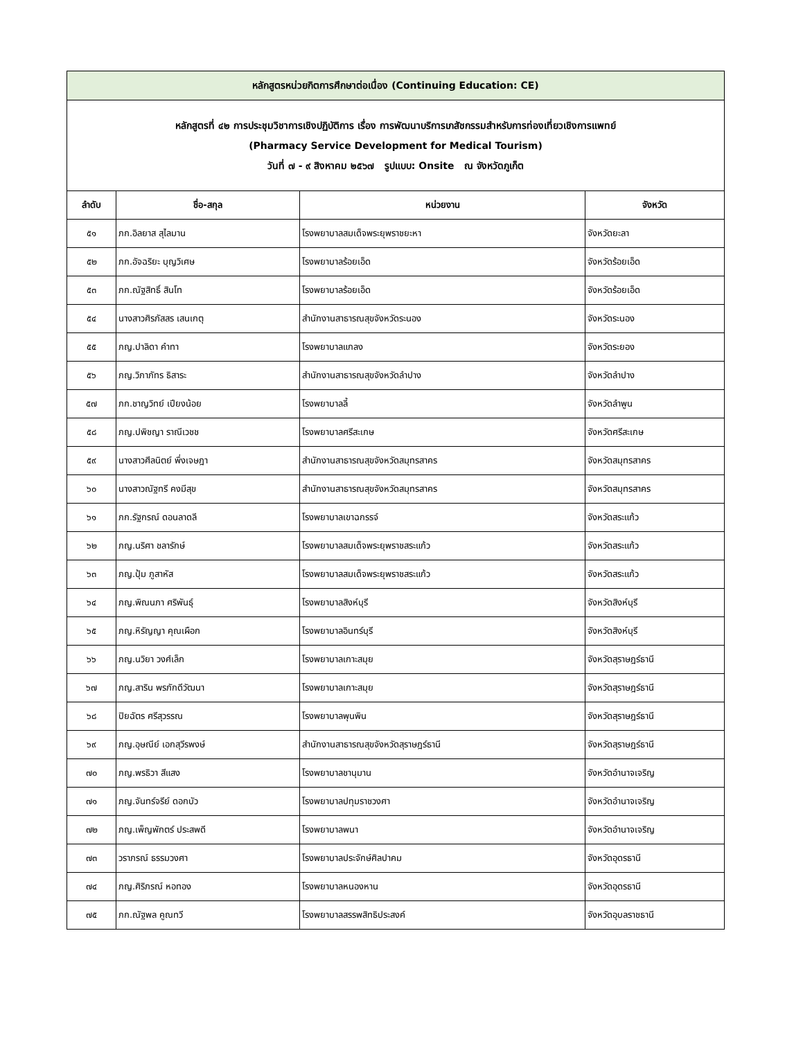| หลักสูตรหน่วยกิตการศึกษาต่อเนื่อง (Continuing Education: CE) | | | |
| หลักสูตรที่ ๔๒ การประชุมวิชาการเชิงปฏิบัติการ เรื่อง การพัฒนาบริการเภสัชกรรมสำหรับการท่องเที่ยวเชิงการแพทย์ (Pharmacy Service Development for Medical Tourism) วันที่ ๗ - ๙ สิงหาคม ๒๕๖๗ รูปแบบ: Onsite ณ จังหวัดภูเก็ต | | | |
| ลำดับ | ชื่อ-สกุล | หน่วยงาน | จังหวัด |
| ๕๑ | ภก.อิลยาส สุไลมาน | โรงพยาบาลสมเด็จพระยุพราชยะหา | จังหวัดยะลา |
| ๕๒ | ภก.อัจฉริยะ บุญวิเศษ | โรงพยาบาลร้อยเอ็ด | จังหวัดร้อยเอ็ด |
| ๕๓ | ภก.ณัฐสิทธิ์ สินโท | โรงพยาบาลร้อยเอ็ด | จังหวัดร้อยเอ็ด |
| ๕๔ | นางสาวศิรภัสสร เสนเกตุ | สำนักงานสาธารณสุขจังหวัดระนอง | จังหวัดระนอง |
| ๕๕ | ภญ.ปาลิดา คำทา | โรงพยาบาลแกลง | จังหวัดระยอง |
| ๕๖ | ภญ.วิภาภัทร ธิสาระ | สำนักงานสาธารณสุขจังหวัดลำปาง | จังหวัดลำปาง |
| ๕๗ | ภก.ชาญวิทย์ เปียงน้อย | โรงพยาบาลลี้ | จังหวัดลำพูน |
| ๕๘ | ภญ.ปพิชญา ราณีเวชช | โรงพยาบาลศรีสะเกษ | จังหวัดศรีสะเกษ |
| ๕๙ | นางสาวศีลนิตย์ พึ่งเจษฎา | สำนักงานสาธารณสุขจังหวัดสมุทรสาคร | จังหวัดสมุทรสาคร |
| ๖๐ | นางสาวณัฐทรี คงมีสุข | สำนักงานสาธารณสุขจังหวัดสมุทรสาคร | จังหวัดสมุทรสาคร |
| ๖๑ | ภก.รัฐกรณ์ ดอนลาดลี | โรงพยาบาลเขาฉกรรจ์ | จังหวัดสระแก้ว |
| ๖๒ | ภญ.นริศา ชลารักษ์ | โรงพยาบาลสมเด็จพระยุพราชสระแก้ว | จังหวัดสระแก้ว |
| ๖๓ | ภญ.ปุ้ม ภูสาหัส | โรงพยาบาลสมเด็จพระยุพราชสระแก้ว | จังหวัดสระแก้ว |
| ๖๔ | ภญ.พิณนภา ศริพันธุ์ | โรงพยาบาลสิงห์บุรี | จังหวัดสิงห์บุรี |
| ๖๕ | ภญ.หิรัญญา คุณเผือก | โรงพยาบาลอินทร์บุรี | จังหวัดสิงห์บุรี |
| ๖๖ | ภญ.นวิยา วงศ์เล็ก | โรงพยาบาลเกาะสมุย | จังหวัดสุราษฎร์ธานี |
| ๖๗ | ภญ.สาริน พรภักดีวัฒนา | โรงพยาบาลเกาะสมุย | จังหวัดสุราษฎร์ธานี |
| ๖๘ | ปิยฉัตร ศรีสุวรรณ | โรงพยาบาลพุนพิน | จังหวัดสุราษฎร์ธานี |
| ๖๙ | ภญ.อุษณีย์ เอกสุวีรพงษ์ | สำนักงานสาธารณสุขจังหวัดสุราษฎร์ธานี | จังหวัดสุราษฎร์ธานี |
| ๗๐ | ภญ.พรธิวา สีแสง | โรงพยาบาลชานุมาน | จังหวัดอำนาจเจริญ |
| ๗๑ | ภญ.จันทร์จรีย์ ดอกบัว | โรงพยาบาลปทุมราชวงศา | จังหวัดอำนาจเจริญ |
| ๗๒ | ภญ.เพ็ญพักตร์ ประสพดี | โรงพยาบาลพนา | จังหวัดอำนาจเจริญ |
| ๗๓ | วราภรณ์ ธรรมวงศา | โรงพยาบาลประจักษ์ศิลปาคม | จังหวัดอุดรธานี |
| ๗๔ | ภญ.ศิริภรณ์ หอทอง | โรงพยาบาลหนองหาน | จังหวัดอุดรธานี |
| ๗๕ | ภก.ณัฐพล คูณทวี | โรงพยาบาลสรรพสิทธิประสงค์ | จังหวัดอุบลราชธานี |